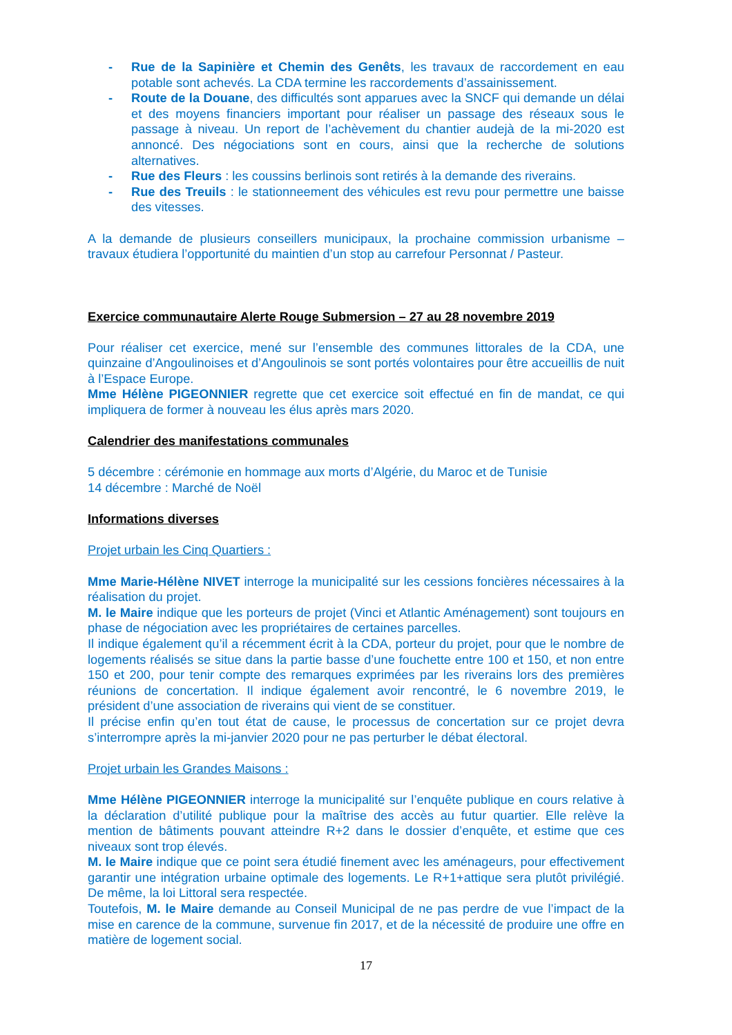- Rue de la Sapinière et Chemin des Genêts, les travaux de raccordement en eau potable sont achevés. La CDA termine les raccordements d’assainissement.
- Route de la Douane, des difficultés sont apparues avec la SNCF qui demande un délai et des moyens financiers important pour réaliser un passage des réseaux sous le passage à niveau. Un report de l’achèvement du chantier audejà de la mi-2020 est annoncé. Des négociations sont en cours, ainsi que la recherche de solutions alternatives.
- Rue des Fleurs : les coussins berlinois sont retirés à la demande des riverains.
- Rue des Treuils : le stationneement des véhicules est revu pour permettre une baisse des vitesses.
A la demande de plusieurs conseillers municipaux, la prochaine commission urbanisme – travaux étudiera l’opportunité du maintien d’un stop au carrefour Personnat / Pasteur.
Exercice communautaire Alerte Rouge Submersion – 27 au 28 novembre 2019
Pour réaliser cet exercice, mené sur l’ensemble des communes littorales de la CDA, une quinzaine d’Angoulinoises et d’Angoulinois se sont portés volontaires pour être accueillis de nuit à l’Espace Europe.
Mme Hélène PIGEONNIER regrette que cet exercice soit effectué en fin de mandat, ce qui impliquera de former à nouveau les élus après mars 2020.
Calendrier des manifestations communales
5 décembre : cérémonie en hommage aux morts d’Algérie, du Maroc et de Tunisie
14 décembre : Marché de Noël
Informations diverses
Projet urbain les Cinq Quartiers :
Mme Marie-Hélène NIVET interroge la municipalité sur les cessions foncières nécessaires à la réalisation du projet.
M. le Maire indique que les porteurs de projet (Vinci et Atlantic Aménagement) sont toujours en phase de négociation avec les propriétaires de certaines parcelles.
Il indique également qu’il a récemment écrit à la CDA, porteur du projet, pour que le nombre de logements réalisés se situe dans la partie basse d’une fouchette entre 100 et 150, et non entre 150 et 200, pour tenir compte des remarques exprimées par les riverains lors des premières réunions de concertation. Il indique également avoir rencontré, le 6 novembre 2019, le président d’une association de riverains qui vient de se constituer.
Il précise enfin qu’en tout état de cause, le processus de concertation sur ce projet devra s’interrompre après la mi-janvier 2020 pour ne pas perturber le débat électoral.
Projet urbain les Grandes Maisons :
Mme Hélène PIGEONNIER interroge la municipalité sur l’enquête publique en cours relative à la déclaration d’utilité publique pour la maîtrise des accès au futur quartier. Elle relève la mention de bâtiments pouvant atteindre R+2 dans le dossier d’enquête, et estime que ces niveaux sont trop élevés.
M. le Maire indique que ce point sera étudié finement avec les aménageurs, pour effectivement garantir une intégration urbaine optimale des logements. Le R+1+attique sera plutôt privilégié. De même, la loi Littoral sera respectée.
Toutefois, M. le Maire demande au Conseil Municipal de ne pas perdre de vue l’impact de la mise en carence de la commune, survenue fin 2017, et de la nécessité de produire une offre en matière de logement social.
17